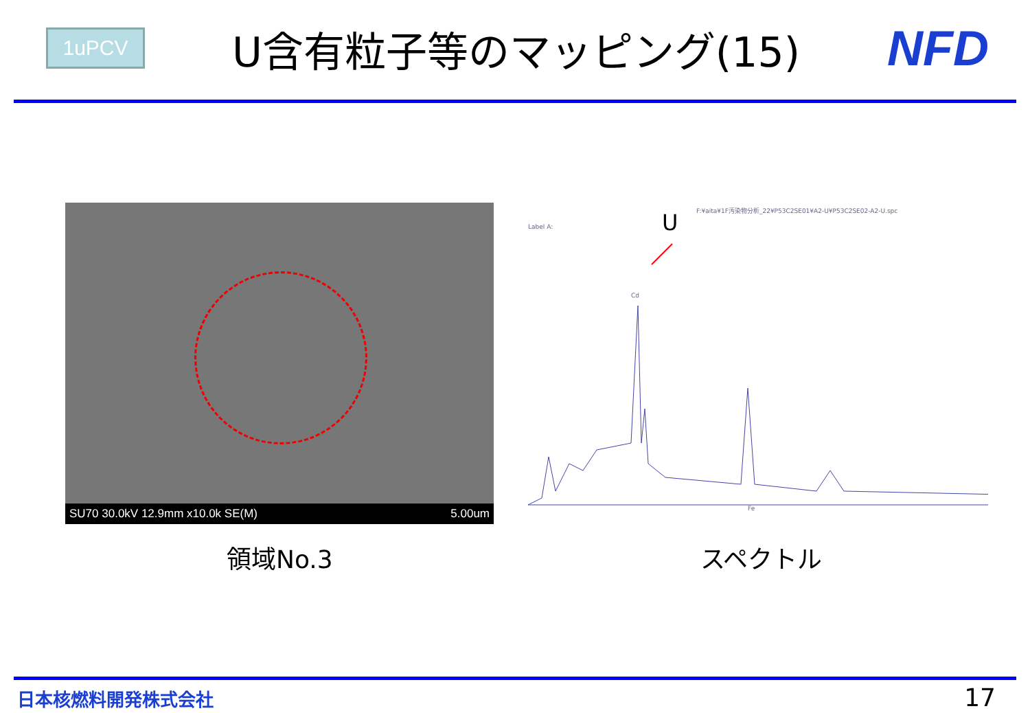1uPCV
U含有粒子等のマッピング(15)
NFD
SU70 30.0kV 12.9mm x10.0k SE(M) 5.00um
F:¥aita¥1F汚染物分析_22¥P53C2SE01¥A2-U¥P53C2SE02-A2-U.spc
Label A: U
Cd
Fe
領域No.3 スペクトル
日本核燃料開発株式会社 17